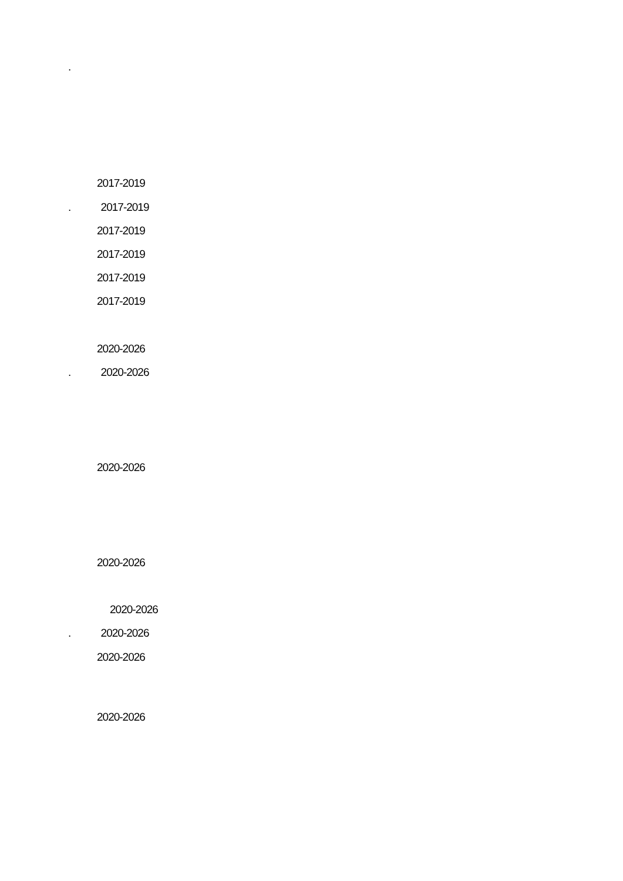.
2017-2019
. 2017-2019
2017-2019
2017-2019
2017-2019
2017-2019
2020-2026
. 2020-2026
2020-2026
2020-2026
2020-2026
. 2020-2026
2020-2026
2020-2026